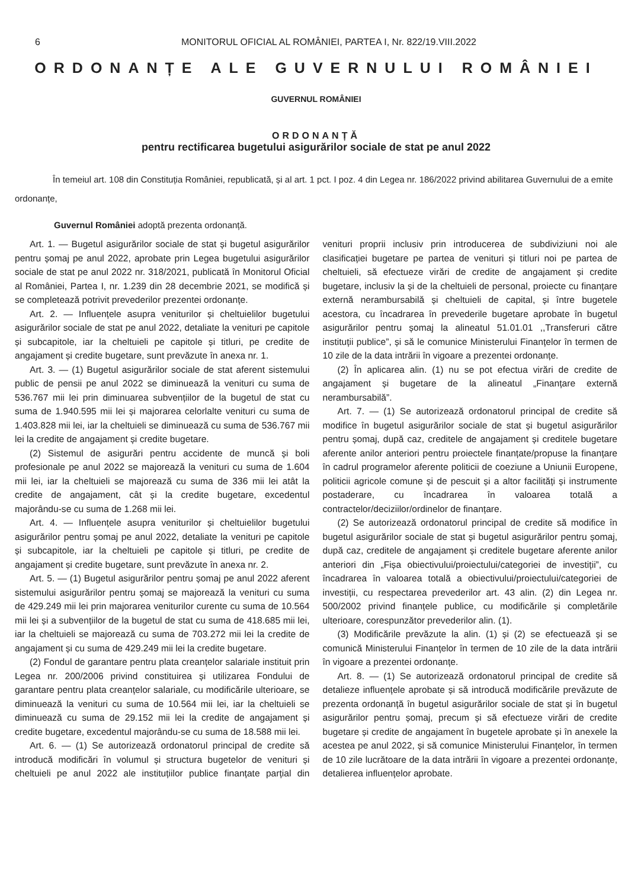6 MONITORUL OFICIAL AL ROMÂNIEI, PARTEA I, Nr. 822/19.VIII.2022
ORDONANȚE ALE GUVERNULUI ROMÂNIEI
GUVERNUL ROMÂNIEI
ORDONANȚĂ
pentru rectificarea bugetului asigurărilor sociale de stat pe anul 2022
În temeiul art. 108 din Constituția României, republicată, și al art. 1 pct. I poz. 4 din Legea nr. 186/2022 privind abilitarea Guvernului de a emite ordonanțe,
Guvernul României adoptă prezenta ordonanță.
Art. 1. — Bugetul asigurărilor sociale de stat și bugetul asigurărilor pentru șomaj pe anul 2022, aprobate prin Legea bugetului asigurărilor sociale de stat pe anul 2022 nr. 318/2021, publicată în Monitorul Oficial al României, Partea I, nr. 1.239 din 28 decembrie 2021, se modifică și se completează potrivit prevederilor prezentei ordonanțe.
Art. 2. — Influențele asupra veniturilor și cheltuielilor bugetului asigurărilor sociale de stat pe anul 2022, detaliate la venituri pe capitole și subcapitole, iar la cheltuieli pe capitole și titluri, pe credite de angajament și credite bugetare, sunt prevăzute în anexa nr. 1.
Art. 3. — (1) Bugetul asigurărilor sociale de stat aferent sistemului public de pensii pe anul 2022 se diminuează la venituri cu suma de 536.767 mii lei prin diminuarea subvențiilor de la bugetul de stat cu suma de 1.940.595 mii lei și majorarea celorlalte venituri cu suma de 1.403.828 mii lei, iar la cheltuieli se diminuează cu suma de 536.767 mii lei la credite de angajament și credite bugetare.
(2) Sistemul de asigurări pentru accidente de muncă și boli profesionale pe anul 2022 se majorează la venituri cu suma de 1.604 mii lei, iar la cheltuieli se majorează cu suma de 336 mii lei atât la credite de angajament, cât și la credite bugetare, excedentul majorându-se cu suma de 1.268 mii lei.
Art. 4. — Influențele asupra veniturilor și cheltuielilor bugetului asigurărilor pentru șomaj pe anul 2022, detaliate la venituri pe capitole și subcapitole, iar la cheltuieli pe capitole și titluri, pe credite de angajament și credite bugetare, sunt prevăzute în anexa nr. 2.
Art. 5. — (1) Bugetul asigurărilor pentru șomaj pe anul 2022 aferent sistemului asigurărilor pentru șomaj se majorează la venituri cu suma de 429.249 mii lei prin majorarea veniturilor curente cu suma de 10.564 mii lei și a subvențiilor de la bugetul de stat cu suma de 418.685 mii lei, iar la cheltuieli se majorează cu suma de 703.272 mii lei la credite de angajament și cu suma de 429.249 mii lei la credite bugetare.
(2) Fondul de garantare pentru plata creanțelor salariale instituit prin Legea nr. 200/2006 privind constituirea și utilizarea Fondului de garantare pentru plata creanțelor salariale, cu modificările ulterioare, se diminuează la venituri cu suma de 10.564 mii lei, iar la cheltuieli se diminuează cu suma de 29.152 mii lei la credite de angajament și credite bugetare, excedentul majorându-se cu suma de 18.588 mii lei.
Art. 6. — (1) Se autorizează ordonatorul principal de credite să introducă modificări în volumul și structura bugetelor de venituri și cheltuieli pe anul 2022 ale instituțiilor publice finanțate parțial din venituri proprii inclusiv prin introducerea de subdiviziuni noi ale clasificației bugetare pe partea de venituri și titluri noi pe partea de cheltuieli, să efectueze virări de credite de angajament și credite bugetare, inclusiv la și de la cheltuieli de personal, proiecte cu finanțare externă nerambursabilă și cheltuieli de capital, și între bugetele acestora, cu încadrarea în prevederile bugetare aprobate în bugetul asigurărilor pentru șomaj la alineatul 51.01.01 ,,Transferuri către instituții publice”, și să le comunice Ministerului Finanțelor în termen de 10 zile de la data intrării în vigoare a prezentei ordonanțe.
(2) În aplicarea alin. (1) nu se pot efectua virări de credite de angajament și bugetare de la alineatul „Finanțare externă nerambursabilă”.
Art. 7. — (1) Se autorizează ordonatorul principal de credite să modifice în bugetul asigurărilor sociale de stat și bugetul asigurărilor pentru șomaj, după caz, creditele de angajament și creditele bugetare aferente anilor anteriori pentru proiectele finanțate/propuse la finanțare în cadrul programelor aferente politicii de coeziune a Uniunii Europene, politicii agricole comune și de pescuit și a altor facilități și instrumente postaderare, cu încadrarea în valoarea totală a contractelor/deciziilor/ordinelor de finanțare.
(2) Se autorizează ordonatorul principal de credite să modifice în bugetul asigurărilor sociale de stat și bugetul asigurărilor pentru șomaj, după caz, creditele de angajament și creditele bugetare aferente anilor anteriori din „Fișa obiectivului/proiectului/categoriei de investiții”, cu încadrarea în valoarea totală a obiectivului/proiectului/categoriei de investiții, cu respectarea prevederilor art. 43 alin. (2) din Legea nr. 500/2002 privind finanțele publice, cu modificările și completările ulterioare, corespunzător prevederilor alin. (1).
(3) Modificările prevăzute la alin. (1) și (2) se efectuează și se comunică Ministerului Finanțelor în termen de 10 zile de la data intrării în vigoare a prezentei ordonanțe.
Art. 8. — (1) Se autorizează ordonatorul principal de credite să detalieze influențele aprobate și să introducă modificările prevăzute de prezenta ordonanță în bugetul asigurărilor sociale de stat și în bugetul asigurărilor pentru șomaj, precum și să efectueze virări de credite bugetare și credite de angajament în bugetele aprobate și în anexele la acestea pe anul 2022, și să comunice Ministerului Finanțelor, în termen de 10 zile lucrătoare de la data intrării în vigoare a prezentei ordonanțe, detalierea influențelor aprobate.